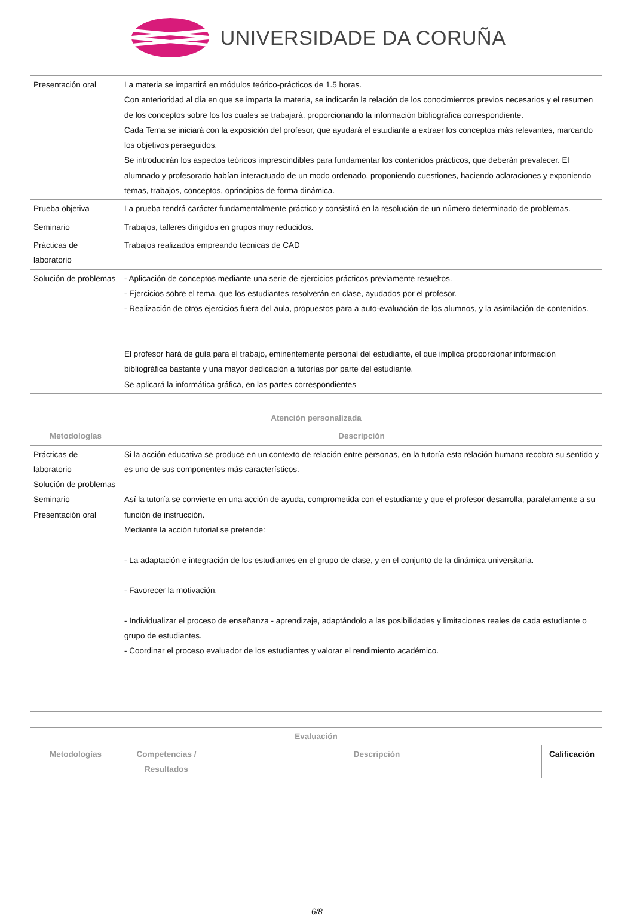UNIVERSIDADE DA CORUÑA
| Presentación oral | La materia se impartirá en módulos teórico-prácticos de 1.5 horas. Con anterioridad al día en que se imparta la materia, se indicarán la relación de los conocimientos previos necesarios y el resumen de los conceptos sobre los los cuales se trabajará, proporcionando la información bibliográfica correspondiente. Cada Tema se iniciará con la exposición del profesor, que ayudará el estudiante a extraer los conceptos más relevantes, marcando los objetivos perseguidos. Se introducirán los aspectos teóricos imprescindibles para fundamentar los contenidos prácticos, que deberán prevalecer. El alumnado y profesorado habían interactuado de un modo ordenado, proponiendo cuestiones, haciendo aclaraciones y exponiendo temas, trabajos, conceptos, oprincipios de forma dinámica. |
| Prueba objetiva | La prueba tendrá carácter fundamentalmente práctico y consistirá en la resolución de un número determinado de problemas. |
| Seminario | Trabajos, talleres dirigidos en grupos muy reducidos. |
| Prácticas de laboratorio | Trabajos realizados empreando técnicas de CAD |
| Solución de problemas | - Aplicación de conceptos mediante una serie de ejercicios prácticos previamente resueltos. - Ejercicios sobre el tema, que los estudiantes resolverán en clase, ayudados por el profesor. - Realización de otros ejercicios fuera del aula, propuestos para a auto-evaluación de los alumnos, y la asimilación de contenidos. El profesor hará de guía para el trabajo, eminentemente personal del estudiante, el que implica proporcionar información bibliográfica bastante y una mayor dedicación a tutorías por parte del estudiante. Se aplicará la informática gráfica, en las partes correspondientes |
| Atención personalizada | |
| --- | --- |
| Metodologías | Descripción |
| Prácticas de laboratorio Solución de problemas Seminario Presentación oral | Si la acción educativa se produce en un contexto de relación entre personas, en la tutoría esta relación humana recobra su sentido y es uno de sus componentes más característicos. Así la tutoría se convierte en una acción de ayuda, comprometida con el estudiante y que el profesor desarrolla, paralelamente a su función de instrucción. Mediante la acción tutorial se pretende: - La adaptación e integración de los estudiantes en el grupo de clase, y en el conjunto de la dinámica universitaria. - Favorecer la motivación. - Individualizar el proceso de enseñanza - aprendizaje, adaptándolo a las posibilidades y limitaciones reales de cada estudiante o grupo de estudiantes. - Coordinar el proceso evaluador de los estudiantes y valorar el rendimiento académico. |
| Evaluación | | | |
| --- | --- | --- | --- |
| Metodologías | Competencias / Resultados | Descripción | Calificación |
6/8